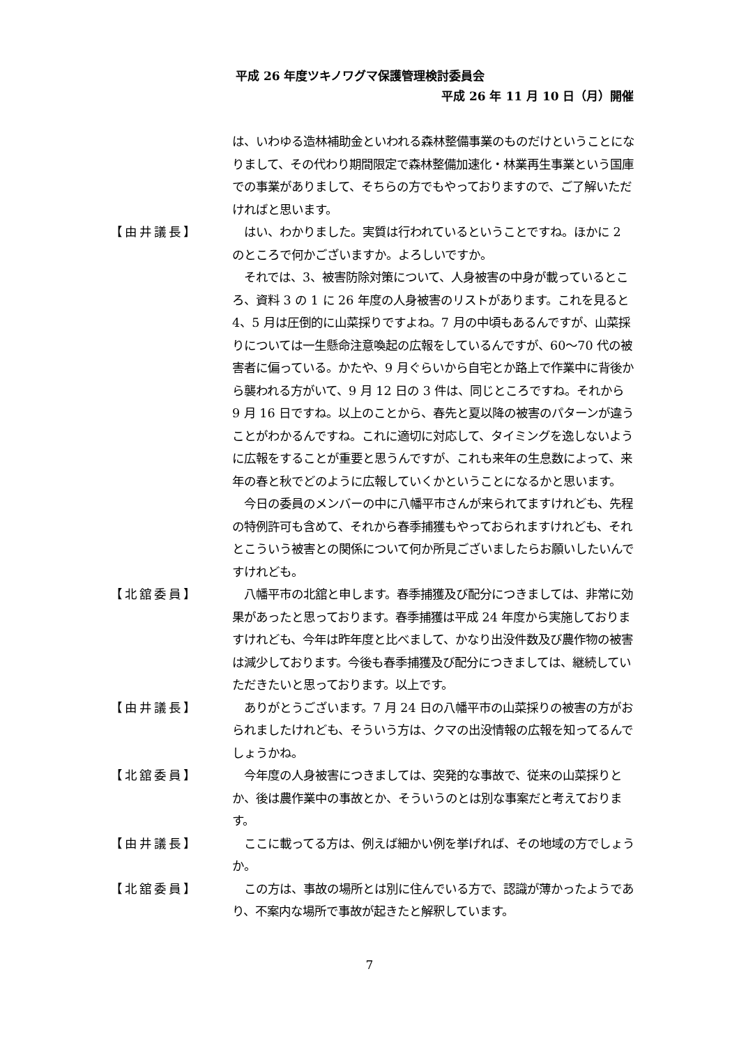平成 26 年度ツキノワグマ保護管理検討委員会
平成 26 年 11 月 10 日（月）開催
は、いわゆる造林補助金といわれる森林整備事業のものだけということになりまして、その代わり期間限定で森林整備加速化・林業再生事業という国庫での事業がありまして、そちらの方でもやっておりますので、ご了解いただければと思います。
【由井議長】 　はい、わかりました。実質は行われているということですね。ほかに 2 のところで何かございますか。よろしいですか。
　それでは、3、被害防除対策について、人身被害の中身が載っているところ、資料 3 の 1 に 26 年度の人身被害のリストがあります。これを見ると 4、5 月は圧倒的に山菜採りですよね。7 月の中頃もあるんですが、山菜採りについては一生懸命注意喚起の広報をしているんですが、60～70 代の被害者に偏っている。かたや、9 月ぐらいから自宅とか路上で作業中に背後から襲われる方がいて、9 月 12 日の 3 件は、同じところですね。それから 9 月 16 日ですね。以上のことから、春先と夏以降の被害のパターンが違うことがわかるんですね。これに適切に対応して、タイミングを逸しないように広報をすることが重要と思うんですが、これも来年の生息数によって、来年の春と秋でどのように広報していくかということになるかと思います。
　今日の委員のメンバーの中に八幡平市さんが来られてますけれども、先程の特例許可も含めて、それから春季捕獲もやっておられますけれども、それとこういう被害との関係について何か所見ございましたらお願いしたいんですけれども。
【北舘委員】 　八幡平市の北舘と申します。春季捕獲及び配分につきましては、非常に効果があったと思っております。春季捕獲は平成 24 年度から実施しておりますけれども、今年は昨年度と比べまして、かなり出没件数及び農作物の被害は減少しております。今後も春季捕獲及び配分につきましては、継続していただきたいと思っております。以上です。
【由井議長】 　ありがとうございます。7 月 24 日の八幡平市の山菜採りの被害の方がおられましたけれども、そういう方は、クマの出没情報の広報を知ってるんでしょうかね。
【北舘委員】 　今年度の人身被害につきましては、突発的な事故で、従来の山菜採りとか、後は農作業中の事故とか、そういうのとは別な事案だと考えております。
【由井議長】 　ここに載ってる方は、例えば細かい例を挙げれば、その地域の方でしょうか。
【北舘委員】 　この方は、事故の場所とは別に住んでいる方で、認識が薄かったようであり、不案内な場所で事故が起きたと解釈しています。
7